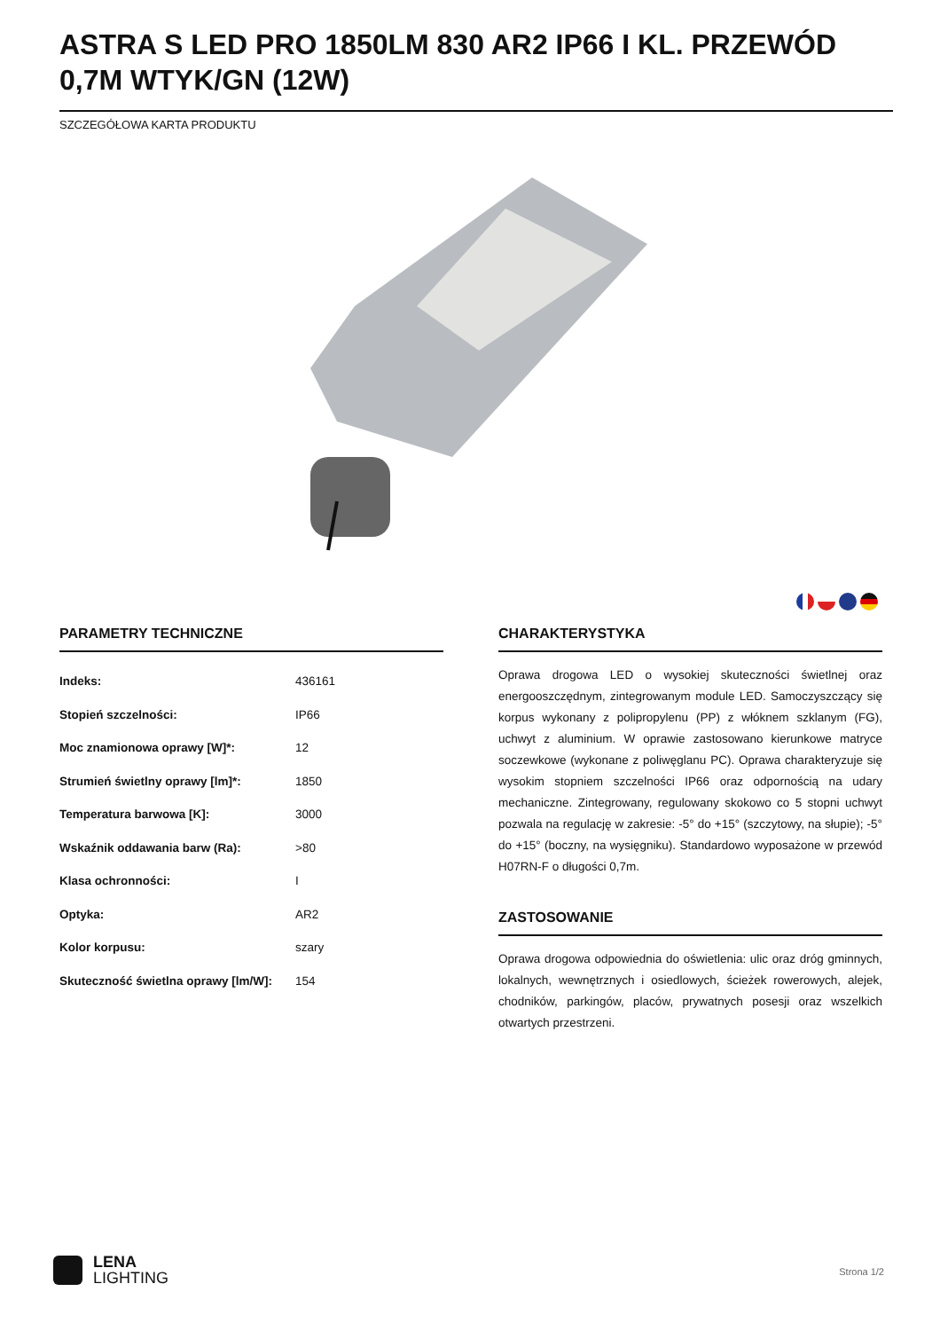ASTRA S LED PRO 1850LM 830 AR2 IP66 I KL. PRZEWÓD 0,7M WTYK/GN (12W)
SZCZEGÓŁOWA KARTA PRODUKTU
PARAMETRY TECHNICZNE
| Indeks: | 436161 |
| Stopień szczelności: | IP66 |
| Moc znamionowa oprawy [W]*: | 12 |
| Strumień świetlny oprawy [lm]*: | 1850 |
| Temperatura barwowa [K]: | 3000 |
| Wskaźnik oddawania barw (Ra): | >80 |
| Klasa ochronności: | I |
| Optyka: | AR2 |
| Kolor korpusu: | szary |
| Skuteczność świetlna oprawy [lm/W]: | 154 |
CHARAKTERYSTYKA
Oprawa drogowa LED o wysokiej skuteczności świetlnej oraz energooszczędnym, zintegrowanym module LED. Samoczyszczący się korpus wykonany z polipropylenu (PP) z włóknem szklanym (FG), uchwyt z aluminium. W oprawie zastosowano kierunkowe matryce soczewkowe (wykonane z poliwęglanu PC). Oprawa charakteryzuje się wysokim stopniem szczelności IP66 oraz odpornością na udary mechaniczne. Zintegrowany, regulowany skokowo co 5 stopni uchwyt pozwala na regulację w zakresie: -5° do +15° (szczytowy, na słupie); -5° do +15° (boczny, na wysięgniku). Standardowo wyposażone w przewód H07RN-F o długości 0,7m.
ZASTOSOWANIE
Oprawa drogowa odpowiednia do oświetlenia: ulic oraz dróg gminnych, lokalnych, wewnętrznych i osiedlowych, ścieżek rowerowych, alejek, chodników, parkingów, placów, prywatnych posesji oraz wszelkich otwartych przestrzeni.
LENA
LIGHTING
Strona 1/2